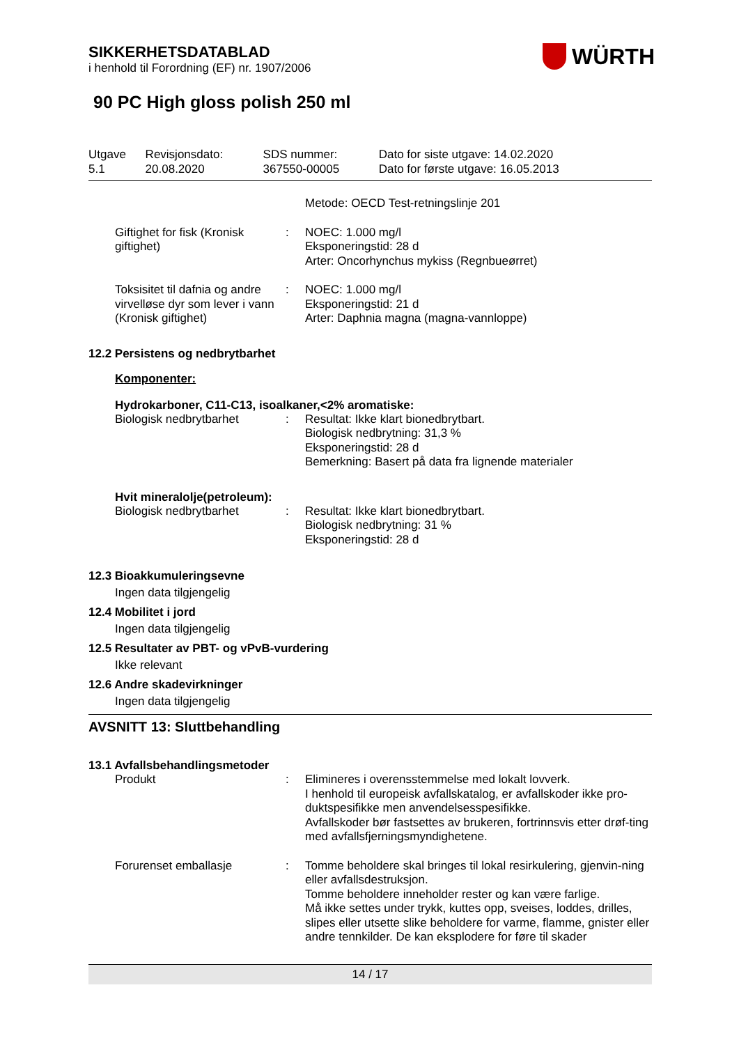WÜRTH
SIKKERHETSDATABLAD
i henhold til Forordning (EF) nr. 1907/2006
90 PC High gloss polish 250 ml
| Utgave 5.1 | Revisjonsdato: 20.08.2020 | SDS nummer: 367550-00005 | Dato for siste utgave: 14.02.2020 Dato for første utgave: 16.05.2013 |
| | | Metode: OECD Test-retningslinje 201 |
| Giftighet for fisk (Kronisk giftighet) | : | NOEC: 1.000 mg/l Eksponeringstid: 28 d Arter: Oncorhynchus mykiss (Regnbueørret) |
| Toksisitet til dafnia og andre virvelløse dyr som lever i vann (Kronisk giftighet) | : | NOEC: 1.000 mg/l Eksponeringstid: 21 d Arter: Daphnia magna (magna-vannloppe) |
12.2 Persistens og nedbrytbarhet
Komponenter:
Hydrokarboner, C11-C13, isoalkaner,<2% aromatiske:
| Biologisk nedbrytbarhet | : | Resultat: Ikke klart bionedbrytbart. Biologisk nedbrytning: 31,3 % Eksponeringstid: 28 d Bemerkning: Basert på data fra lignende materialer |
Hvit mineralolje(petroleum):
| Biologisk nedbrytbarhet | : | Resultat: Ikke klart bionedbrytbart. Biologisk nedbrytning: 31 % Eksponeringstid: 28 d |
12.3 Bioakkumuleringsevne
Ingen data tilgjengelig
12.4 Mobilitet i jord
Ingen data tilgjengelig
12.5 Resultater av PBT- og vPvB-vurdering
Ikke relevant
12.6 Andre skadevirkninger
Ingen data tilgjengelig
AVSNITT 13: Sluttbehandling
13.1 Avfallsbehandlingsmetoder
| Produkt | : | Elimineres i overensstemmelse med lokalt lovverk. I henhold til europeisk avfallskatalog, er avfallskoder ikke pro-duktspesifikke men anvendelsesspesifikke. Avfallskoder bør fastsettes av brukeren, fortrinnsvis etter drøf-ting med avfallsfjerningsmyndighetene. |
| Forurenset emballasje | : | Tomme beholdere skal bringes til lokal resirkulering, gjenvin-ning eller avfallsdestruksjon. Tomme beholdere inneholder rester og kan være farlige. Må ikke settes under trykk, kuttes opp, sveises, loddes, drilles, slipes eller utsette slike beholdere for varme, flamme, gnister eller andre tennkilder. De kan eksplodere for føre til skader |
14 / 17